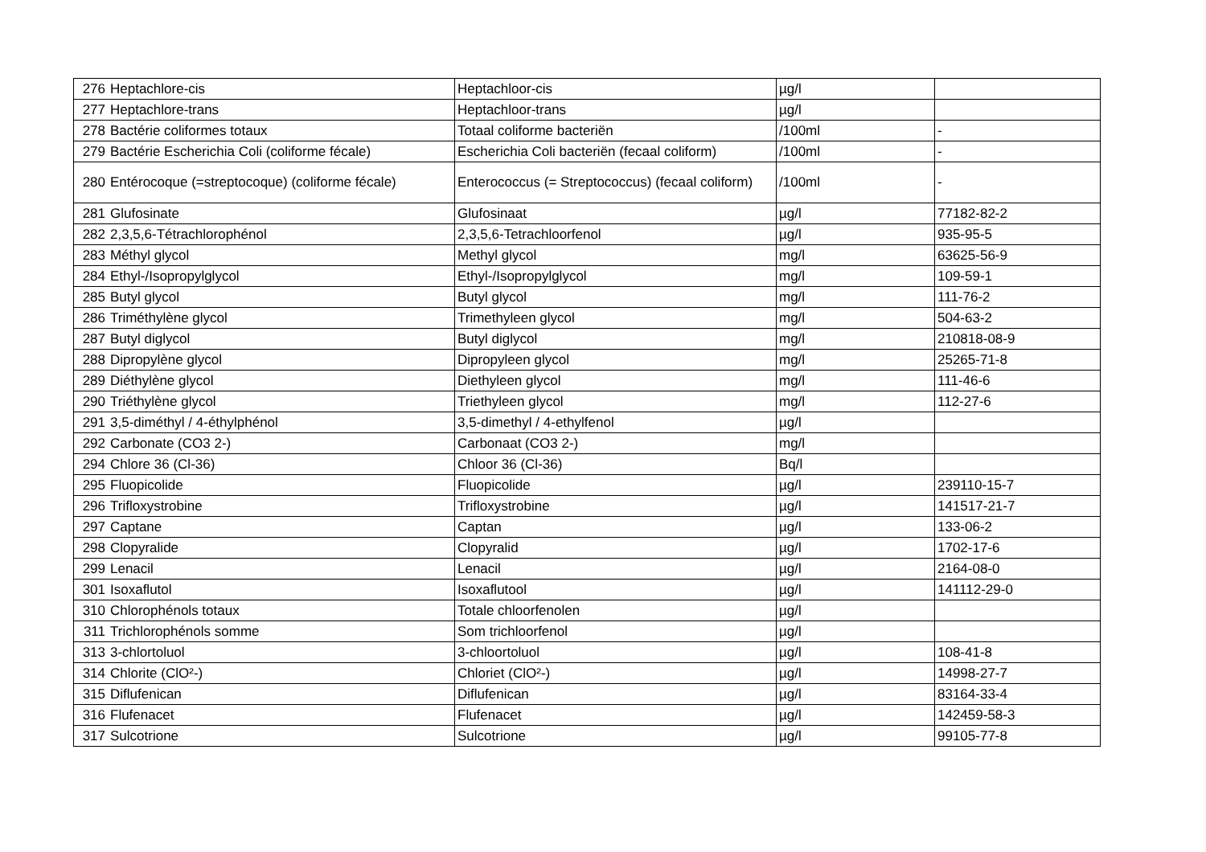| 276 | Heptachlore-cis | Heptachloor-cis | µg/l | |
| 277 | Heptachlore-trans | Heptachloor-trans | µg/l | |
| 278 | Bactérie coliformes totaux | Totaal coliforme bacteriën | /100ml | - |
| 279 | Bactérie Escherichia Coli (coliforme fécale) | Escherichia Coli bacteriën (fecaal coliform) | /100ml | - |
| 280 | Entérocoque (=streptocoque) (coliforme fécale) | Enterococcus (= Streptococcus) (fecaal coliform) | /100ml | - |
| 281 | Glufosinate | Glufosinaat | µg/l | 77182-82-2 |
| 282 | 2,3,5,6-Tétrachlorophénol | 2,3,5,6-Tetrachloorfenol | µg/l | 935-95-5 |
| 283 | Méthyl glycol | Methyl glycol | mg/l | 63625-56-9 |
| 284 | Ethyl-/Isopropylglycol | Ethyl-/Isopropylglycol | mg/l | 109-59-1 |
| 285 | Butyl glycol | Butyl glycol | mg/l | 111-76-2 |
| 286 | Triméthylène glycol | Trimethyleen glycol | mg/l | 504-63-2 |
| 287 | Butyl diglycol | Butyl diglycol | mg/l | 210818-08-9 |
| 288 | Dipropylène glycol | Dipropyleen glycol | mg/l | 25265-71-8 |
| 289 | Diéthylène glycol | Diethyleen glycol | mg/l | 111-46-6 |
| 290 | Triéthylène glycol | Triethyleen glycol | mg/l | 112-27-6 |
| 291 | 3,5-diméthyl / 4-éthylphénol | 3,5-dimethyl / 4-ethylfenol | µg/l | |
| 292 | Carbonate (CO3 2-) | Carbonaat (CO3 2-) | mg/l | |
| 294 | Chlore 36 (Cl-36) | Chloor 36 (Cl-36) | Bq/l | |
| 295 | Fluopicolide | Fluopicolide | µg/l | 239110-15-7 |
| 296 | Trifloxystrobine | Trifloxystrobine | µg/l | 141517-21-7 |
| 297 | Captane | Captan | µg/l | 133-06-2 |
| 298 | Clopyralide | Clopyralid | µg/l | 1702-17-6 |
| 299 | Lenacil | Lenacil | µg/l | 2164-08-0 |
| 301 | Isoxaflutol | Isoxaflutool | µg/l | 141112-29-0 |
| 310 | Chlorophénols totaux | Totale chloorfenolen | µg/l | |
| 311 | Trichlorophénols somme | Som trichloorfenol | µg/l | |
| 313 | 3-chlortoluol | 3-chloortoluol | µg/l | 108-41-8 |
| 314 | Chlorite (ClO²-) | Chloriet (ClO²-) | µg/l | 14998-27-7 |
| 315 | Diflufenican | Diflufenican | µg/l | 83164-33-4 |
| 316 | Flufenacet | Flufenacet | µg/l | 142459-58-3 |
| 317 | Sulcotrione | Sulcotrione | µg/l | 99105-77-8 |